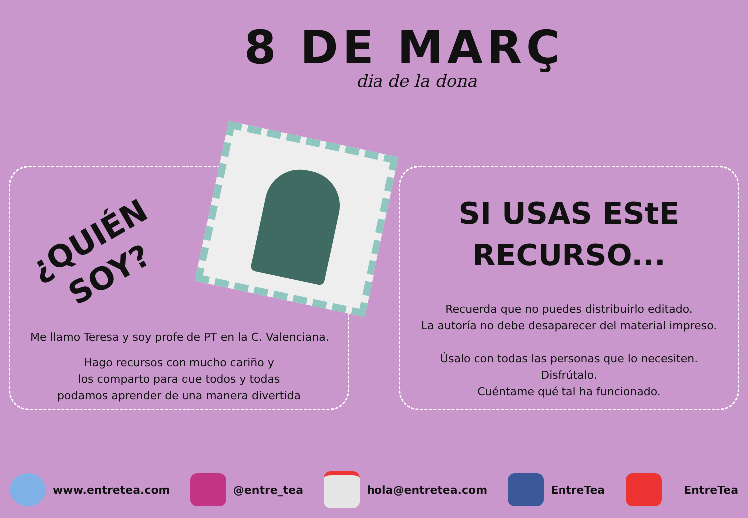8 DE MARÇ
dia de la dona
¿QUIÉN
SOY?
Me llamo Teresa y soy profe de PT en la C. Valenciana.
Hago recursos con mucho cariño y
los comparto para que todos y todas
podamos aprender de una manera divertida
SI USAS EStE
RECURSO...
Recuerda que no puedes distribuirlo editado.
La autoría no debe desaparecer del material impreso.
Úsalo con todas las personas que lo necesiten.
Disfrútalo.
Cuéntame qué tal ha funcionado.
www.entretea.com @entre_tea hola@entretea.com EntreTea EntreTea